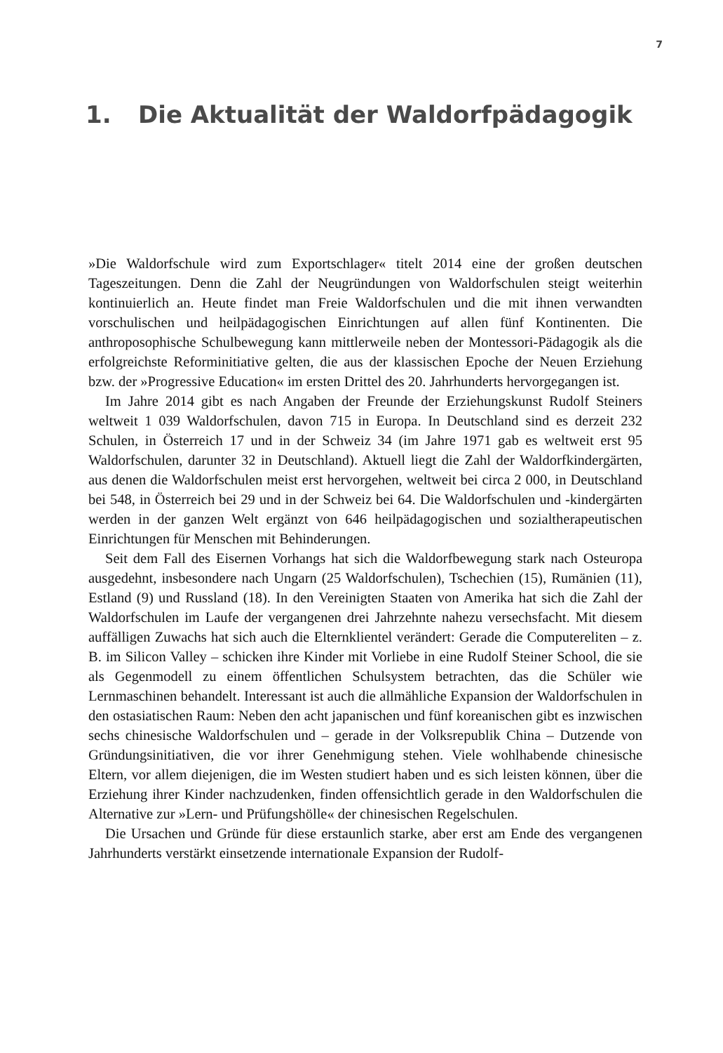7
1. Die Aktualität der Waldorfpädagogik
»Die Waldorfschule wird zum Exportschlager« titelt 2014 eine der großen deutschen Tageszeitungen. Denn die Zahl der Neugründungen von Waldorfschulen steigt weiterhin kontinuierlich an. Heute findet man Freie Waldorfschulen und die mit ihnen verwandten vorschulischen und heilpädagogischen Einrichtungen auf allen fünf Kontinenten. Die anthroposophische Schulbewegung kann mittlerweile neben der Montessori-Pädagogik als die erfolgreichste Reforminitiative gelten, die aus der klassischen Epoche der Neuen Erziehung bzw. der »Progressive Education« im ersten Drittel des 20. Jahrhunderts hervorgegangen ist.
Im Jahre 2014 gibt es nach Angaben der Freunde der Erziehungskunst Rudolf Steiners weltweit 1 039 Waldorfschulen, davon 715 in Europa. In Deutschland sind es derzeit 232 Schulen, in Österreich 17 und in der Schweiz 34 (im Jahre 1971 gab es weltweit erst 95 Waldorfschulen, darunter 32 in Deutschland). Aktuell liegt die Zahl der Waldorfkindergärten, aus denen die Waldorfschulen meist erst hervorgehen, weltweit bei circa 2 000, in Deutschland bei 548, in Österreich bei 29 und in der Schweiz bei 64. Die Waldorfschulen und -kindergärten werden in der ganzen Welt ergänzt von 646 heilpädagogischen und sozialtherapeutischen Einrichtungen für Menschen mit Behinderungen.
Seit dem Fall des Eisernen Vorhangs hat sich die Waldorfbewegung stark nach Osteuropa ausgedehnt, insbesondere nach Ungarn (25 Waldorfschulen), Tschechien (15), Rumänien (11), Estland (9) und Russland (18). In den Vereinigten Staaten von Amerika hat sich die Zahl der Waldorfschulen im Laufe der vergangenen drei Jahrzehnte nahezu versechsfacht. Mit diesem auffälligen Zuwachs hat sich auch die Elternklientel verändert: Gerade die Computereliten – z. B. im Silicon Valley – schicken ihre Kinder mit Vorliebe in eine Rudolf Steiner School, die sie als Gegenmodell zu einem öffentlichen Schulsystem betrachten, das die Schüler wie Lernmaschinen behandelt. Interessant ist auch die allmähliche Expansion der Waldorfschulen in den ostasiatischen Raum: Neben den acht japanischen und fünf koreanischen gibt es inzwischen sechs chinesische Waldorfschulen und – gerade in der Volksrepublik China – Dutzende von Gründungsinitiativen, die vor ihrer Genehmigung stehen. Viele wohlhabende chinesische Eltern, vor allem diejenigen, die im Westen studiert haben und es sich leisten können, über die Erziehung ihrer Kinder nachzudenken, finden offensichtlich gerade in den Waldorfschulen die Alternative zur »Lern- und Prüfungshölle« der chinesischen Regelschulen.
Die Ursachen und Gründe für diese erstaunlich starke, aber erst am Ende des vergangenen Jahrhunderts verstärkt einsetzende internationale Expansion der Rudolf-